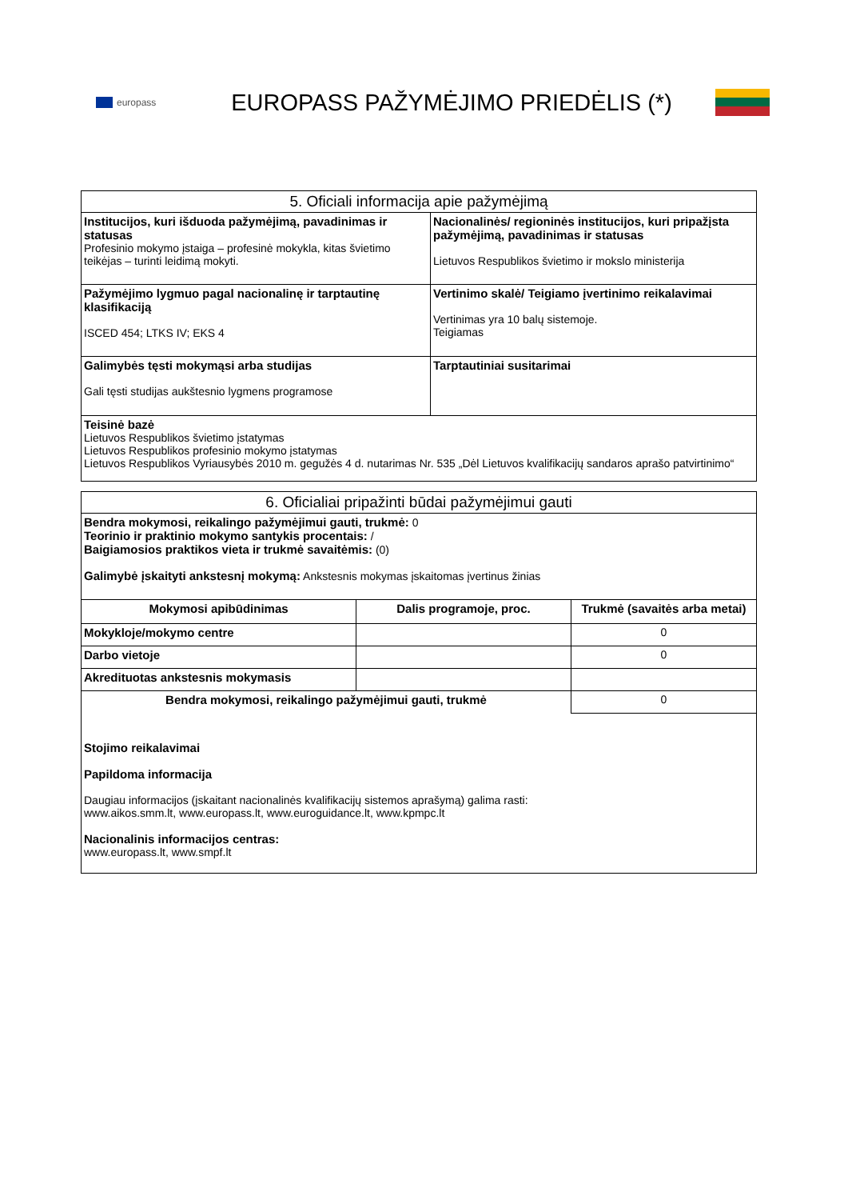europass
EUROPASS PAŽYMĖJIMO PRIEDĖLIS (*)
| 5. Oficiali informacija apie pažymėjimą | |
| --- | --- |
| Institucijos, kuri išduoda pažymėjimą, pavadinimas ir statusas Profesinio mokymo įstaiga – profesinė mokykla, kitas švietimo teikėjas – turinti leidimą mokyti. | Nacionalinės/ regioninės institucijos, kuri pripažįsta pažymėjimą, pavadinimas ir statusas Lietuvos Respublikos švietimo ir mokslo ministerija |
| Pažymėjimo lygmuo pagal nacionalinę ir tarptautinę klasifikaciją ISCED 454; LTKS IV; EKS 4 | Vertinimo skalė/ Teigiamo įvertinimo reikalavimai Vertinimas yra 10 balų sistemoje. Teigiamas |
| Galimybės tęsti mokymąsi arba studijas Gali tęsti studijas aukštesnio lygmens programose | Tarptautiniai susitarimai |
| Teisinė bazė Lietuvos Respublikos švietimo įstatymas Lietuvos Respublikos profesinio mokymo įstatymas Lietuvos Respublikos Vyriausybės 2010 m. gegužės 4 d. nutarimas Nr. 535 „Dėl Lietuvos kvalifikacijų sandaros aprašo patvirtinimo“ | |
| 6. Oficialiai pripažinti būdai pažymėjimui gauti | | |
| --- | --- | --- |
| Bendra mokymosi, reikalingo pažymėjimui gauti, trukmė: 0 Teorinio ir praktinio mokymo santykis procentais: / Baigiamosios praktikos vieta ir trukmė savaitėmis: (0) Galimybė įskaityti ankstesnį mokymą: Ankstesnis mokymas įskaitomas įvertinus žinias | | |
| Mokymosi apibūdinimas | Dalis programoje, proc. | Trukmė (savaitės arba metai) |
| Mokykloje/mokymo centre | | 0 |
| Darbo vietoje | | 0 |
| Akredituotas ankstesnis mokymasis | | |
| Bendra mokymosi, reikalingo pažymėjimui gauti, trukmė | | 0 |
| Stojimo reikalavimai Papildoma informacija Daugiau informacijos (įskaitant nacionalinės kvalifikacijų sistemos aprašymą) galima rasti: www.aikos.smm.lt , www.europass.lt , www.euroguidance.lt , www.kpmpc.lt Nacionalinis informacijos centras: www.europass.lt , www.smpf.lt | | |